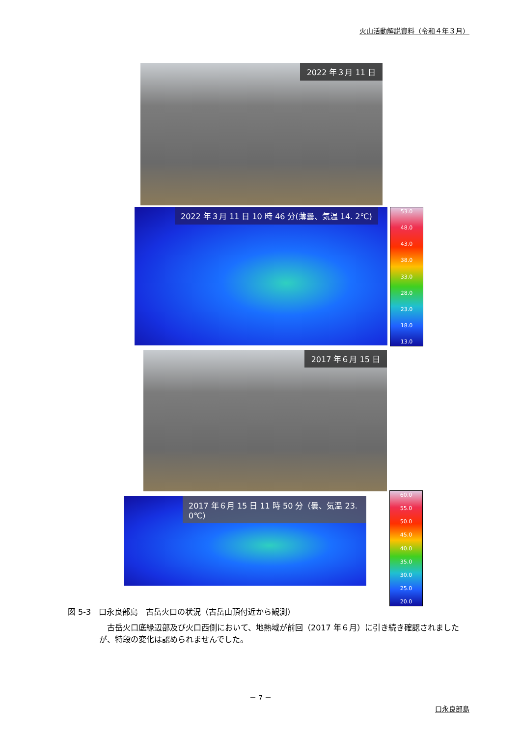火山活動解説資料（令和４年３月）
2022 年３月 11 日
2022 年３月 11 日 10 時 46 分(薄曇、気温 14. 2℃)
53.0
48.0
43.0
38.0
33.0
28.0
23.0
18.0
13.0
2017 年６月 15 日
2017 年６月 15 日 11 時 50 分（曇、気温 23. 0℃)
60.0
55.0
50.0
45.0
40.0
35.0
30.0
25.0
20.0
図 5-3　口永良部島　古岳火口の状況（古岳山頂付近から観測）
古岳火口底縁辺部及び火口西側において、地熱域が前回（2017 年６月）に引き続き確認されましたが、特段の変化は認められませんでした。
－ 7 －
口永良部島